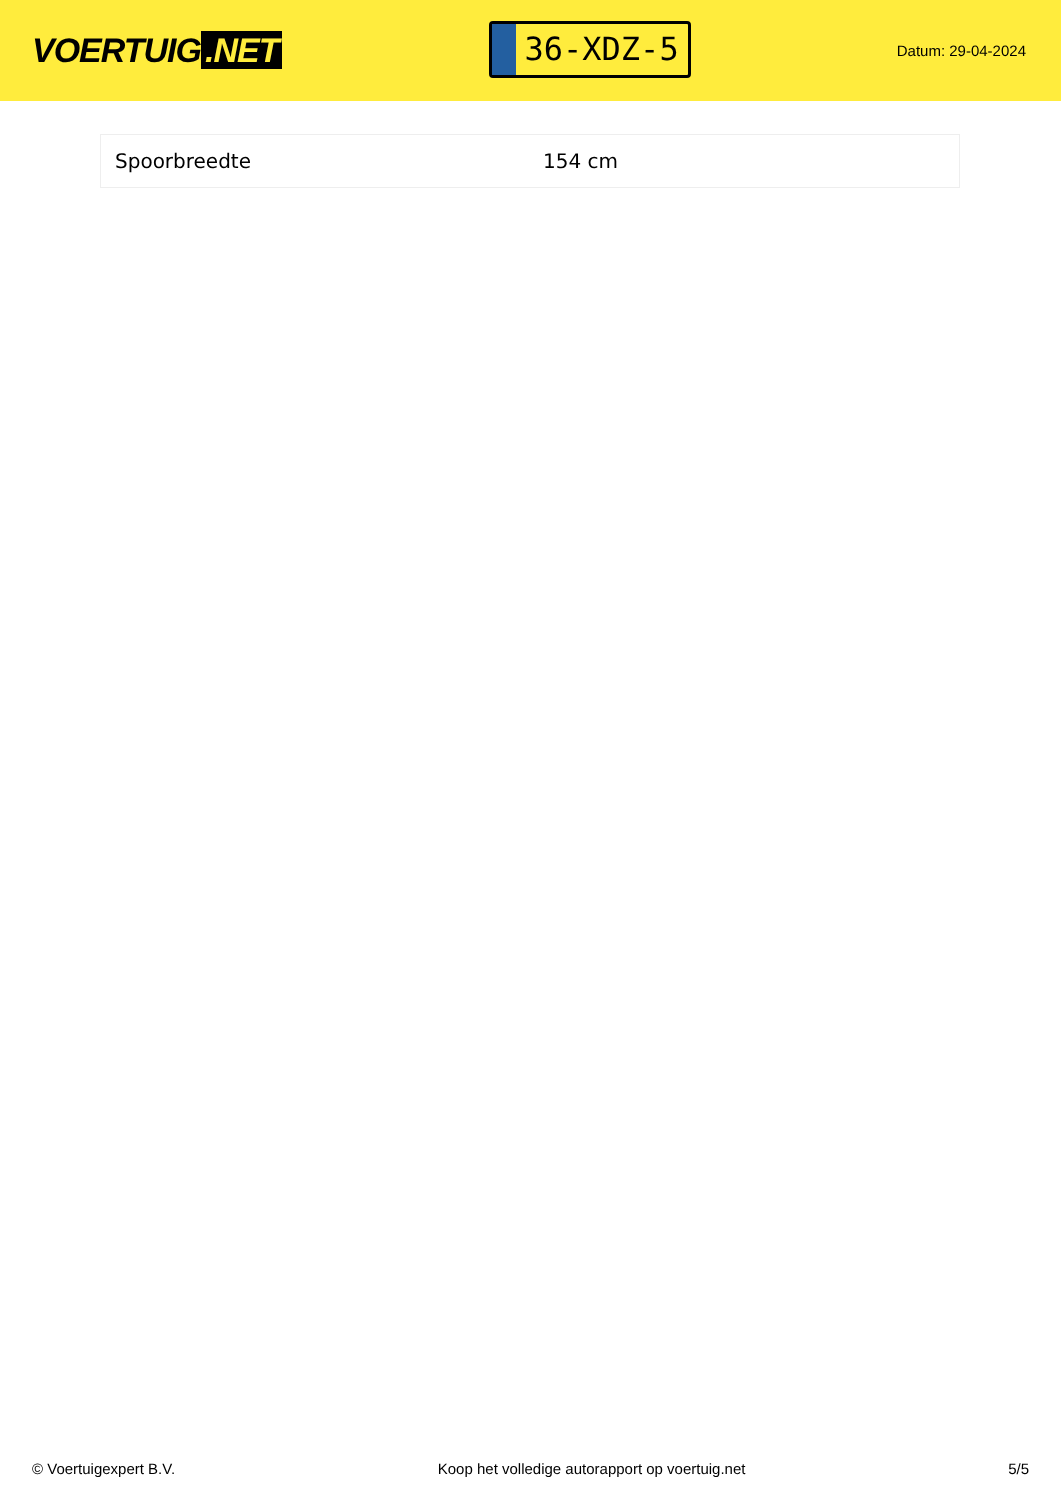VOERTUIG.NET
36-XDZ-5
Datum: 29-04-2024
| Spoorbreedte | 154 cm |
© Voertuigexpert B.V. Koop het volledige autorapport op voertuig.net 5/5